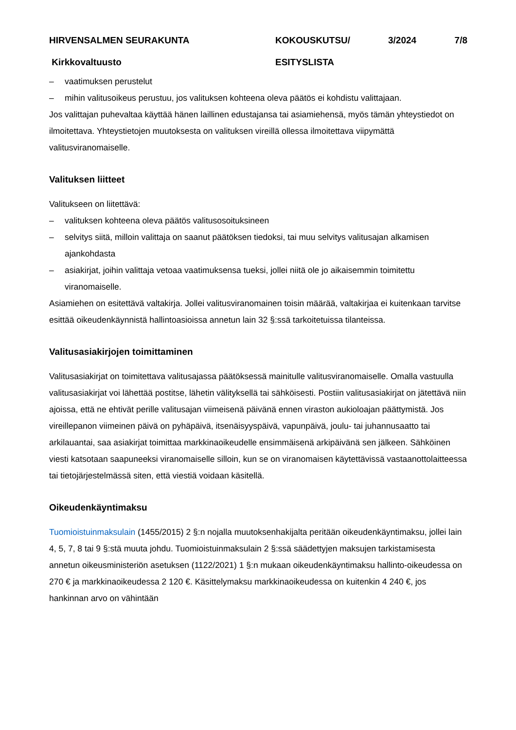HIRVENSALMEN SEURAKUNTA
KOKOUSKUTSU/
3/2024
7/8
Kirkkovaltuusto
ESITYSLISTA
– vaatimuksen perustelut
– mihin valitusoikeus perustuu, jos valituksen kohteena oleva päätös ei kohdistu valittajaan.
Jos valittajan puhevaltaa käyttää hänen laillinen edustajansa tai asiamiehensä, myös tämän yhteystiedot on ilmoitettava. Yhteystietojen muutoksesta on valituksen vireillä ollessa ilmoitettava viipymättä valitusviranomaiselle.
Valituksen liitteet
Valitukseen on liitettävä:
– valituksen kohteena oleva päätös valitusosoituksineen
– selvitys siitä, milloin valittaja on saanut päätöksen tiedoksi, tai muu selvitys valitusajan alkamisen ajankohdasta
– asiakirjat, joihin valittaja vetoaa vaatimuksensa tueksi, jollei niitä ole jo aikaisemmin toimitettu viranomaiselle.
Asiamiehen on esitettävä valtakirja. Jollei valitusviranomainen toisin määrää, valtakirjaa ei kuitenkaan tarvitse esittää oikeudenkäynnistä hallintoasioissa annetun lain 32 §:ssä tarkoitetuissa tilanteissa.
Valitusasiakirjojen toimittaminen
Valitusasiakirjat on toimitettava valitusajassa päätöksessä mainitulle valitusviranomaiselle. Omalla vastuulla valitusasiakirjat voi lähettää postitse, lähetin välityksellä tai sähköisesti. Postiin valitusasiakirjat on jätettävä niin ajoissa, että ne ehtivät perille valitusajan viimeisenä päivänä ennen viraston aukioloajan päättymistä. Jos vireillepanon viimeinen päivä on pyhäpäivä, itsenäisyyspäivä, vapunpäivä, joulu- tai juhannusaatto tai arkilauantai, saa asiakirjat toimittaa markkinaoikeudelle ensimmäisenä arkipäivänä sen jälkeen. Sähköinen viesti katsotaan saapuneeksi viranomaiselle silloin, kun se on viranomaisen käytettävissä vastaanottolaitteessa tai tietojärjestelmässä siten, että viestiä voidaan käsitellä.
Oikeudenkäyntimaksu
Tuomioistuinmaksulain (1455/2015) 2 §:n nojalla muutoksenhakijalta peritään oikeudenkäyntimaksu, jollei lain 4, 5, 7, 8 tai 9 §:stä muuta johdu. Tuomioistuinmaksulain 2 §:ssä säädettyjen maksujen tarkistamisesta annetun oikeusministeriön asetuksen (1122/2021) 1 §:n mukaan oikeudenkäyntimaksu hallinto-oikeudessa on 270 € ja markkinaoikeudessa 2 120 €. Käsittelymaksu markkinaoikeudessa on kuitenkin 4 240 €, jos hankinnan arvo on vähintään